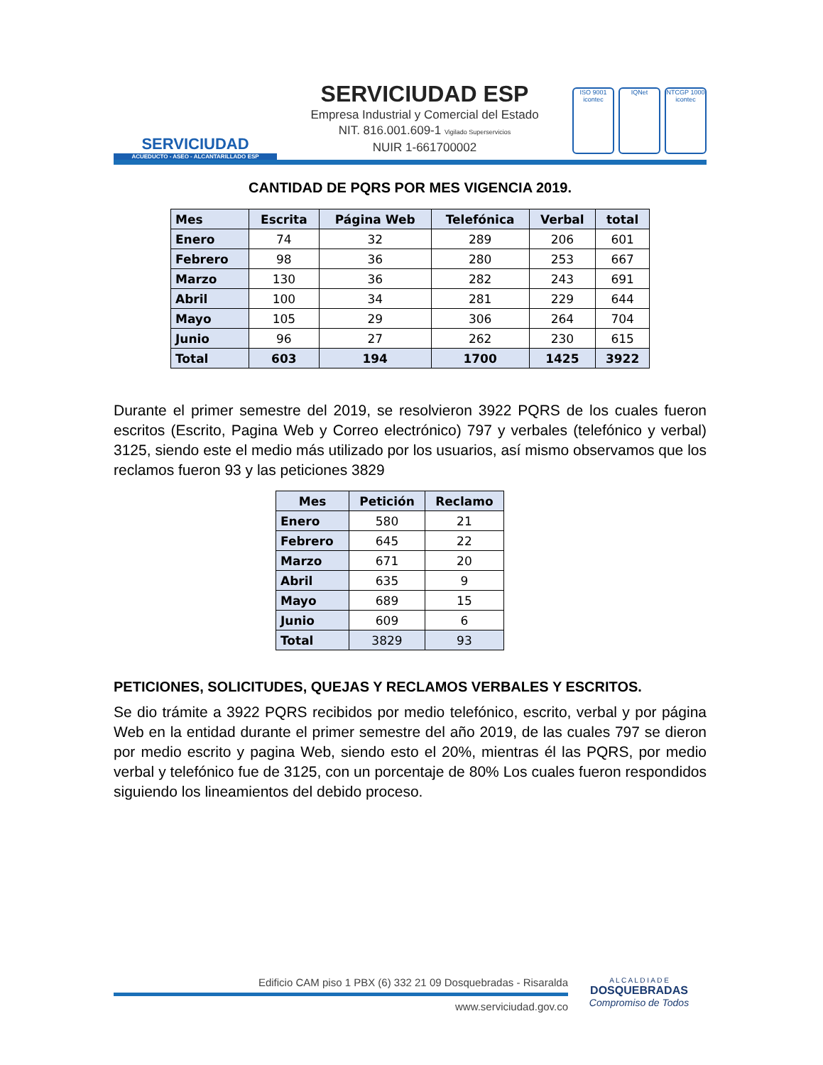SERVICIUDAD
ACUEDUCTO - ASEO - ALCANTARILLADO ESP
SERVICIUDAD ESP
Empresa Industrial y Comercial del Estado
NIT. 816.001.609-1 Vigilado Superservicios
NUIR 1-661700002
ISO 9001 icontec
IQNet NTCGP 1000 icontec
CANTIDAD DE PQRS POR MES VIGENCIA 2019.
| Mes | Escrita | Página Web | Telefónica | Verbal | total |
| --- | --- | --- | --- | --- | --- |
| Enero | 74 | 32 | 289 | 206 | 601 |
| Febrero | 98 | 36 | 280 | 253 | 667 |
| Marzo | 130 | 36 | 282 | 243 | 691 |
| Abril | 100 | 34 | 281 | 229 | 644 |
| Mayo | 105 | 29 | 306 | 264 | 704 |
| Junio | 96 | 27 | 262 | 230 | 615 |
| Total | 603 | 194 | 1700 | 1425 | 3922 |
Durante el primer semestre del 2019, se resolvieron 3922 PQRS de los cuales fueron escritos (Escrito, Pagina Web y Correo electrónico) 797 y verbales (telefónico y verbal) 3125, siendo este el medio más utilizado por los usuarios, así mismo observamos que los reclamos fueron 93 y las peticiones 3829
| Mes | Petición | Reclamo |
| --- | --- | --- |
| Enero | 580 | 21 |
| Febrero | 645 | 22 |
| Marzo | 671 | 20 |
| Abril | 635 | 9 |
| Mayo | 689 | 15 |
| Junio | 609 | 6 |
| Total | 3829 | 93 |
PETICIONES, SOLICITUDES, QUEJAS Y RECLAMOS VERBALES Y ESCRITOS.
Se dio trámite a 3922 PQRS recibidos por medio telefónico, escrito, verbal y por página Web en la entidad durante el primer semestre del año 2019, de las cuales 797 se dieron por medio escrito y pagina Web, siendo esto el 20%, mientras él las PQRS, por medio verbal y telefónico fue de 3125, con un porcentaje de 80% Los cuales fueron respondidos siguiendo los lineamientos del debido proceso.
Edificio CAM piso 1 PBX (6) 332 21 09 Dosquebradas - Risaralda
www.serviciudad.gov.co
A L C A L D I A D E
DOSQUEBRADAS
Compromiso de Todos